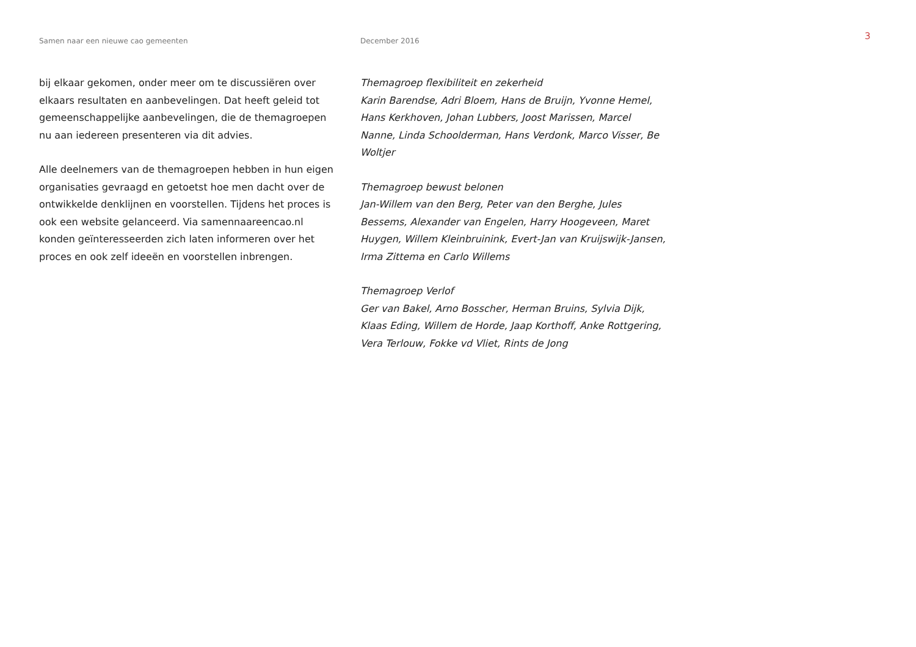Samen naar een nieuwe cao gemeenten December 2016
3
bij elkaar gekomen, onder meer om te discussiëren over elkaars resultaten en aanbevelingen. Dat heeft geleid tot gemeenschappelijke aanbevelingen, die de themagroepen nu aan iedereen presenteren via dit advies.
Alle deelnemers van de themagroepen hebben in hun eigen organisaties gevraagd en getoetst hoe men dacht over de ontwikkelde denklijnen en voorstellen. Tijdens het proces is ook een website gelanceerd. Via samennaareencao.nl konden geïnteresseerden zich laten informeren over het proces en ook zelf ideeën en voorstellen inbrengen.
Themagroep flexibiliteit en zekerheid
Karin Barendse, Adri Bloem, Hans de Bruijn, Yvonne Hemel, Hans Kerkhoven, Johan Lubbers, Joost Marissen, Marcel Nanne, Linda Schoolderman, Hans Verdonk, Marco Visser, Be Woltjer
Themagroep bewust belonen
Jan-Willem van den Berg, Peter van den Berghe, Jules Bessems, Alexander van Engelen, Harry Hoogeveen, Maret Huygen, Willem Kleinbruinink, Evert-Jan van Kruijswijk-Jansen, Irma Zittema en Carlo Willems
Themagroep Verlof
Ger van Bakel, Arno Bosscher, Herman Bruins, Sylvia Dijk, Klaas Eding, Willem de Horde, Jaap Korthoff, Anke Rottgering, Vera Terlouw, Fokke vd Vliet, Rints de Jong